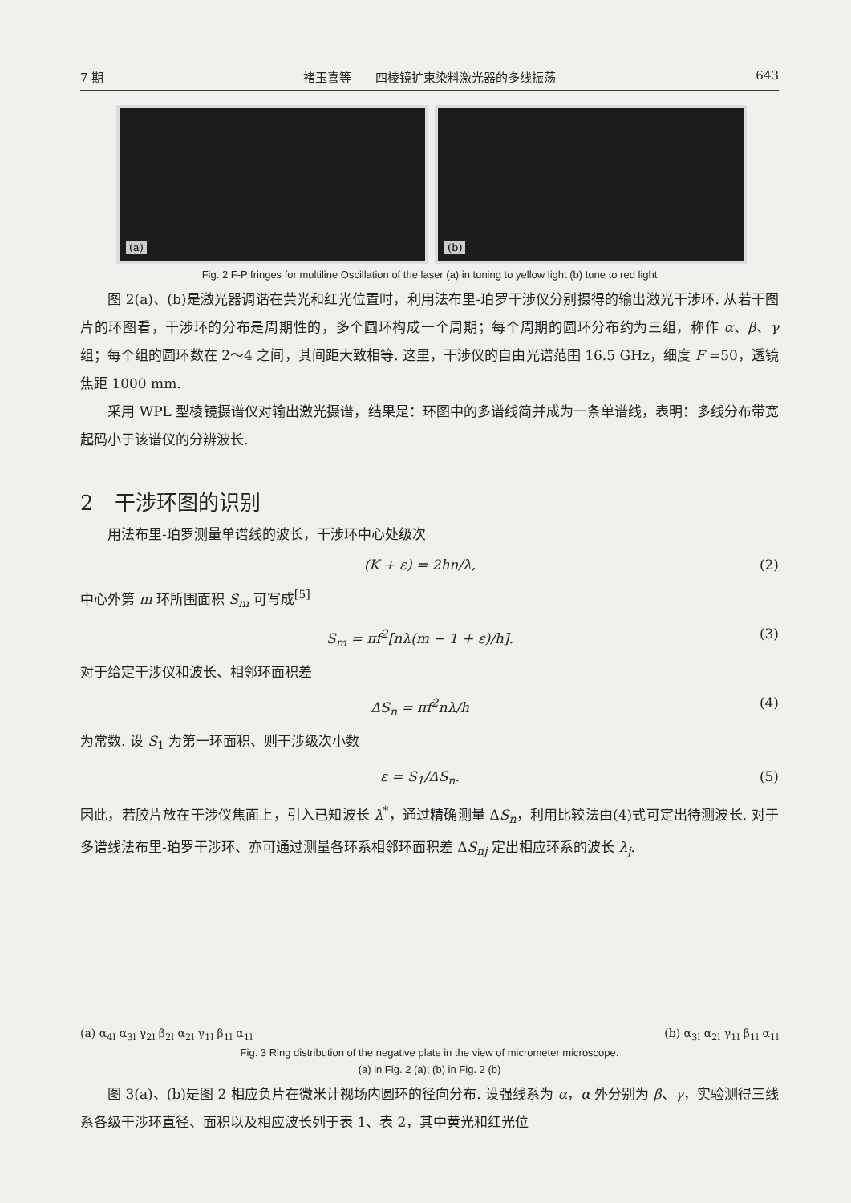7 期 褚玉喜等　　四棱镜扩束染料激光器的多线振荡 643
(a)
(b)
Fig. 2 F-P fringes for multiline Oscillation of the laser (a) in tuning to yellow light (b) tune to red light
图 2(a)、(b)是激光器调谐在黄光和红光位置时，利用法布里-珀罗干涉仪分别摄得的输出激光干涉环. 从若干图片的环图看，干涉环的分布是周期性的，多个圆环构成一个周期；每个周期的圆环分布约为三组，称作 α、β、γ 组；每个组的圆环数在 2～4 之间，其间距大致相等. 这里，干涉仪的自由光谱范围 16.5 GHz，细度 F =50，透镜焦距 1000 mm.
采用 WPL 型棱镜摄谱仪对输出激光摄谱，结果是：环图中的多谱线简并成为一条单谱线，表明：多线分布带宽起码小于该谱仪的分辨波长.
2　干涉环图的识别
用法布里-珀罗测量单谱线的波长，干涉环中心处级次
(K + ε) = 2hn/λ, (2)
中心外第 m 环所围面积 S<sub>m</sub> 可写成<sup>[5]</sup>
S<sub>m</sub> = πf<sup>2</sup>[nλ(m − 1 + ε)/h]. (3)
对于给定干涉仪和波长、相邻环面积差
ΔS<sub>n</sub> = πf<sup>2</sup>nλ/h (4)
为常数. 设 S<sub>1</sub> 为第一环面积、则干涉级次小数
ε = S<sub>1</sub>/ΔS<sub>n</sub>. (5)
因此，若胶片放在干涉仪焦面上，引入已知波长 λ<sup>*</sup>，通过精确测量 ΔS<sub>n</sub>，利用比较法由(4)式可定出待测波长. 对于多谱线法布里-珀罗干涉环、亦可通过测量各环系相邻环面积差 ΔS<sub>nj</sub> 定出相应环系的波长 λ<sub>j</sub>.
(a) α<sub>4l</sub> α<sub>3l</sub> γ<sub>2l</sub> β<sub>2l</sub> α<sub>2l</sub> γ<sub>1l</sub> β<sub>1l</sub> α<sub>1l</sub>
(b) α<sub>3l</sub> α<sub>2l</sub> γ<sub>1l</sub> β<sub>1l</sub> α<sub>1l</sub>
Fig. 3 Ring distribution of the negative plate in the view of micrometer microscope.
(a) in Fig. 2 (a); (b) in Fig. 2 (b)
图 3(a)、(b)是图 2 相应负片在微米计视场内圆环的径向分布. 设强线系为 α，α 外分别为 β、γ，实验测得三线系各级干涉环直径、面积以及相应波长列于表 1、表 2，其中黄光和红光位